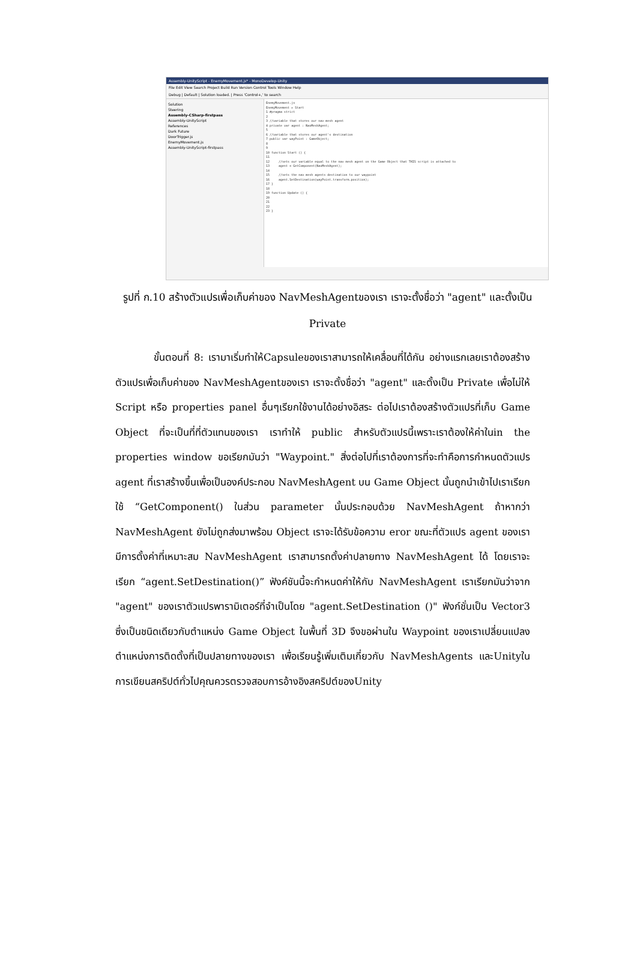Assembly-UnityScript - EnemyMovement.js* - MonoDevelop-Unity
File Edit View Search Project Build Run Version Control Tools Window Help
Debug | Default | Solution loaded. | Press 'Control+,' to search
Solution
Steering
Assembly-CSharp-firstpass
Assembly-UnityScript
References
Dark Future
DoorTrigger.js
EnemyMovement.js
Assembly-UnityScript-firstpass
EnemyMovement.js EnemyMovement ▸ Start 1 #pragma strict 2 3 //variable that stores our nav mesh agent 4 private var agent : NavMeshAgent; 5 6 //variable that stores our agent's destination 7 public var wayPoint : GameObject; 8 9 10 function Start () { 11 12 //sets our variable equal to the nav mesh agent on the Game Object that THIS script is attached to 13 agent = GetComponent(NavMeshAgent); 14 15 //sets the nav mesh agents destination to our waypoint 16 agent.SetDestination(wayPoint.transform.position); 17 } 18 19 function Update () { 20 21 22 23 }
รูปที่ ก.10 สร้างตัวแปรเพื่อเก็บค่าของ NavMeshAgentของเรา เราจะตั้งชื่อว่า "agent" และตั้งเป็น Private
ขั้นตอนที่ 8: เรามาเริ่มทำให้Capsuleของเราสามารถให้เคลื่อนที่ได้กัน อย่างแรกเลยเราต้องสร้างตัวแปรเพื่อเก็บค่าของ NavMeshAgentของเรา เราจะตั้งชื่อว่า "agent" และตั้งเป็น Private เพื่อไม่ให้ Script หรือ properties panel อื่นๆเรียกใช้งานได้อย่างอิสระ ต่อไปเราต้องสร้างตัวแปรที่เก็บ Game Object ที่จะเป็นที่ที่ตัวแทนของเรา เราทำให้ public สำหรับตัวแปรนี้เพราะเราต้องให้ค่าในin the properties window ขอเรียกมันว่า "Waypoint." สิ่งต่อไปที่เราต้องการที่จะทำคือการกำหนดตัวแปร agent ที่เราสร้างขึ้นเพื่อเป็นองค์ประกอบ NavMeshAgent บน Game Object นั้นถูกนำเข้าไปเราเรียกใช้ “GetComponent() ในส่วน parameter นั้นประกอบด้วย NavMeshAgent ถ้าหากว่า NavMeshAgent ยังไม่ถูกส่งมาพร้อม Object เราจะได้รับข้อความ eror ขณะที่ตัวแปร agent ของเรามีการตั้งค่าที่เหมาะสม NavMeshAgent เราสามารถตั้งค่าปลายทาง NavMeshAgent ได้ โดยเราจะเรียก “agent.SetDestination()” ฟังค์ชันนี้จะกำหนดค่าให้กับ NavMeshAgent เราเรียกมันว่าจาก "agent" ของเราตัวแปรพารามิเตอร์ที่จำเป็นโดย "agent.SetDestination ()" ฟังก์ชั่นเป็น Vector3 ซึ่งเป็นชนิดเดียวกับตำแหน่ง Game Object ในพื้นที่ 3D จึงขอผ่านใน Waypoint ของเราเปลี่ยนแปลงตำแหน่งการติดตั้งที่เป็นปลายทางของเรา เพื่อเรียนรู้เพิ่มเติมเกี่ยวกับ NavMeshAgents และUnityในการเขียนสคริปต์ทั่วไปคุณควรตรวจสอบการอ้างอิงสคริปต์ของUnity